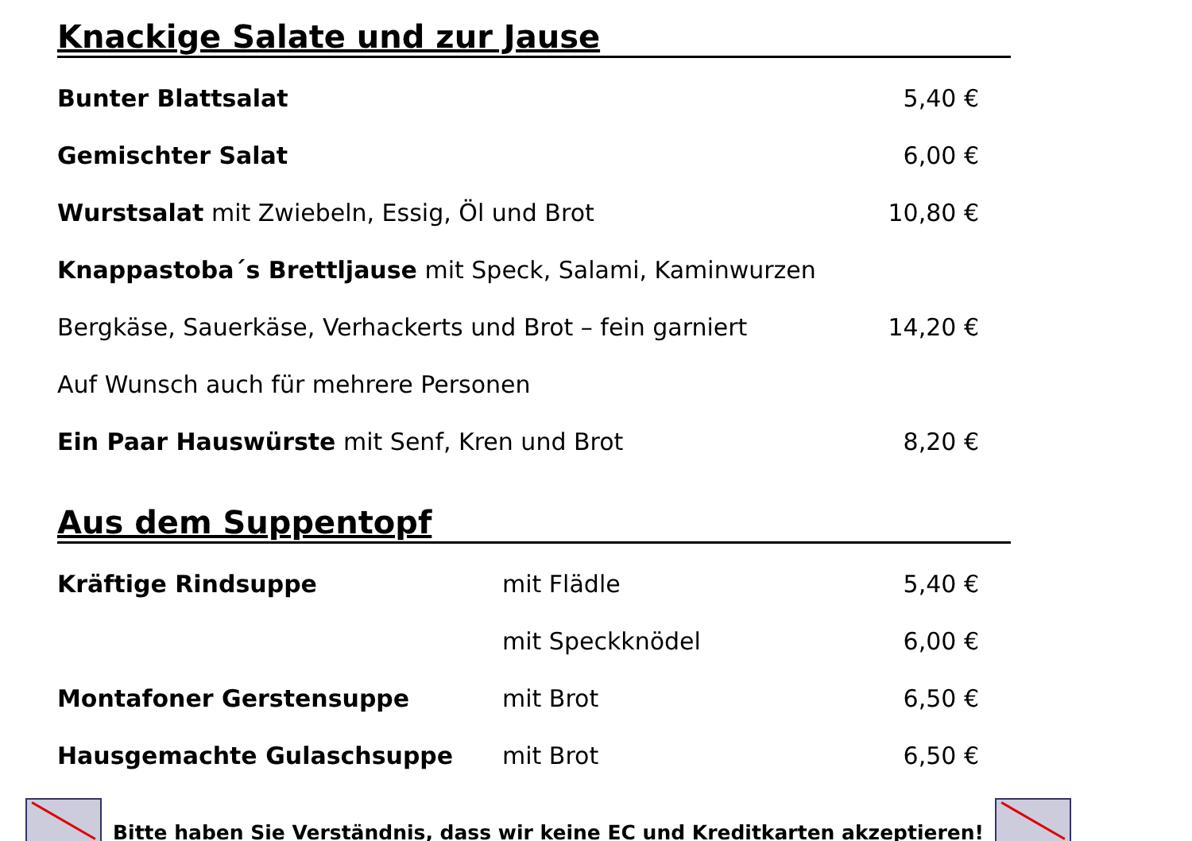Knackige Salate und zur Jause
| Bunter Blattsalat | 5,40 € |
| Gemischter Salat | 6,00 € |
| Wurstsalat mit Zwiebeln, Essig, Öl und Brot | 10,80 € |
| Knappastoba´s Brettljause mit Speck, Salami, Kaminwurzen | |
| Bergkäse, Sauerkäse, Verhackerts und Brot – fein garniert | 14,20 € |
| Auf Wunsch auch für mehrere Personen | |
| Ein Paar Hauswürste mit Senf, Kren und Brot | 8,20 € |
Aus dem Suppentopf
| Kräftige Rindsuppe | mit Flädle | 5,40 € |
| | mit Speckknödel | 6,00 € |
| Montafoner Gerstensuppe | mit Brot | 6,50 € |
| Hausgemachte Gulaschsuppe | mit Brot | 6,50 € |
Bitte haben Sie Verständnis, dass wir keine EC und Kreditkarten akzeptieren!